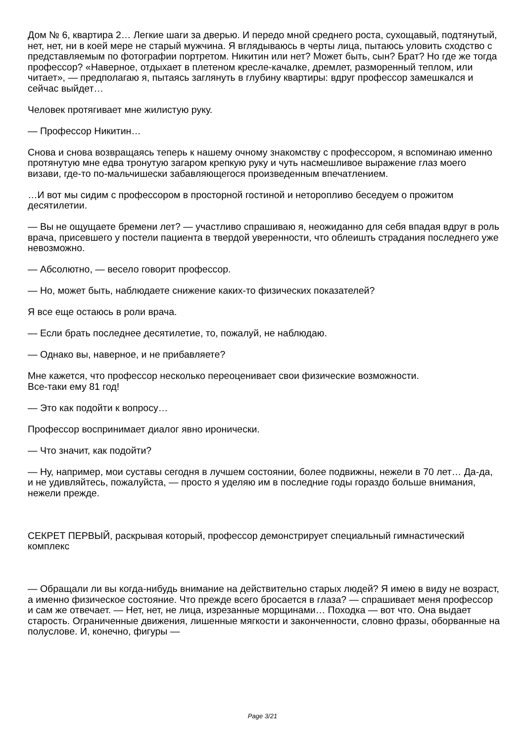Дом № 6, квартира 2… Легкие шаги за дверью. И передо мной среднего роста, сухощавый, подтянутый, нет, нет, ни в коей мере не старый мужчина. Я вглядываюсь в черты лица, пытаюсь уловить сходство с представляемым по фотографии портретом. Никитин или нет? Может быть, сын? Брат? Но где же тогда профессор? «Наверное, отдыхает в плетеном кресле-качалке, дремлет, разморенный теплом, или читает», — предполагаю я, пытаясь заглянуть в глубину квартиры: вдруг профессор замешкался и сейчас выйдет…
Человек протягивает мне жилистую руку.
— Профессор Никитин…
Снова и снова возвращаясь теперь к нашему очному знакомству с профессором, я вспоминаю именно протянутую мне едва тронутую загаром крепкую руку и чуть насмешливое выражение глаз моего визави, где-то по-мальчишески забавляющегося произведенным впечатлением.
…И вот мы сидим с профессором в просторной гостиной и неторопливо беседуем о прожитом десятилетии.
— Вы не ощущаете бремени лет? — участливо спрашиваю я, неожиданно для себя впадая вдруг в роль врача, присевшего у постели пациента в твердой уверенности, что облеишть страдания последнего уже невозможно.
— Абсолютно, — весело говорит профессор.
— Но, может быть, наблюдаете снижение каких-то физических показателей?
Я все еще остаюсь в роли врача.
— Если брать последнее десятилетие, то, пожалуй, не наблюдаю.
— Однако вы, наверное, и не прибавляете?
Мне кажется, что профессор несколько переоценивает свои физические возможности.
Все-таки ему 81 год!
— Это как подойти к вопросу…
Профессор воспринимает диалог явно иронически.
— Что значит, как подойти?
— Ну, например, мои суставы сегодня в лучшем состоянии, более подвижны, нежели в 70 лет… Да-да, и не удивляйтесь, пожалуйста, — просто я уделяю им в последние годы гораздо больше внимания, нежели прежде.
СЕКРЕТ ПЕРВЫЙ, раскрывая который, профессор демонстрирует специальный гимнастический комплекс
— Обращали ли вы когда-нибудь внимание на действительно старых людей? Я имею в виду не возраст, а именно физическое состояние. Что прежде всего бросается в глаза? — спрашивает меня профессор и сам же отвечает. — Нет, нет, не лица, изрезанные морщинами… Походка — вот что. Она выдает старость. Ограниченные движения, лишенные мягкости и законченности, словно фразы, оборванные на полуслове. И, конечно, фигуры —
Page 3/21